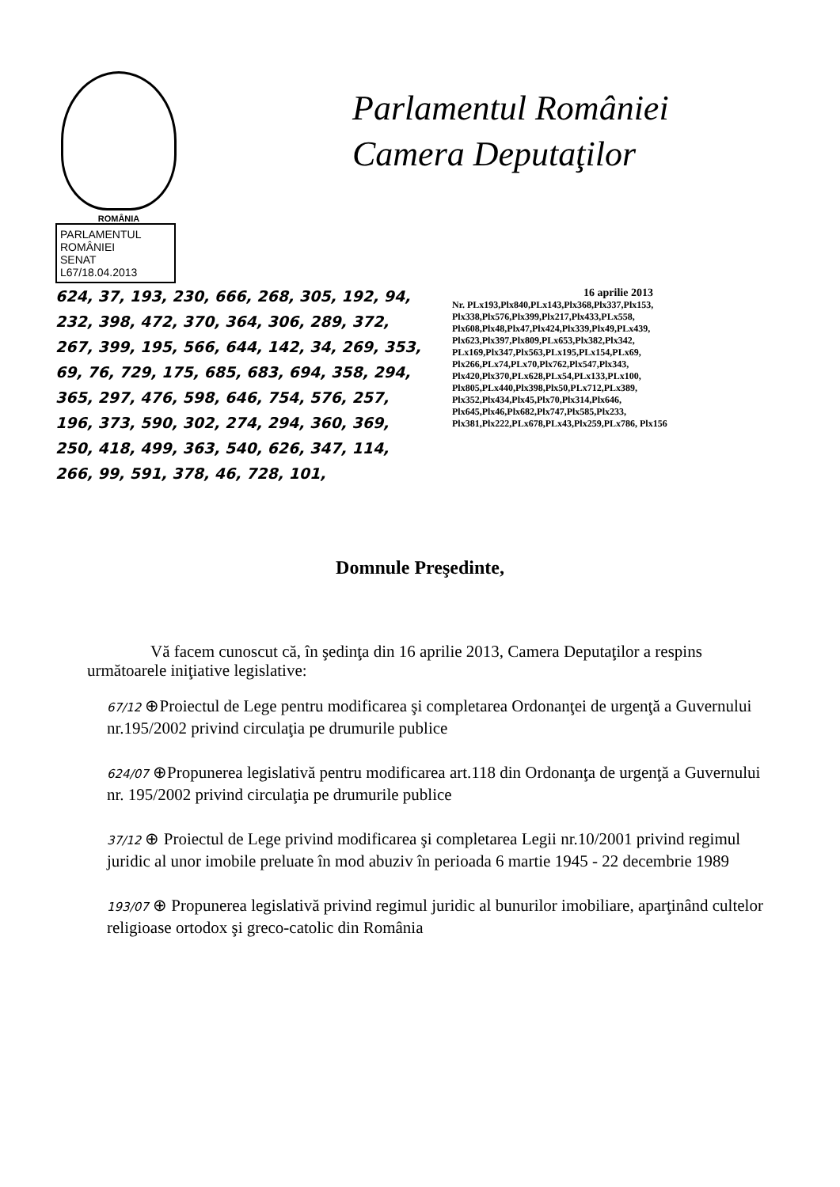ROMÂNIA
Parlamentul României
Camera Deputaţilor
PARLAMENTUL ROMÂNIEI
SENAT
L67/18.04.2013
624, 37, 193, 230, 666, 268, 305, 192, 94, 232, 398, 472, 370, 364, 306, 289, 372, 267, 399, 195, 566, 644, 142, 34, 269, 353, 69, 76, 729, 175, 685, 683, 694, 358, 294, 365, 297, 476, 598, 646, 754, 576, 257, 196, 373, 590, 302, 274, 294, 360, 369, 250, 418, 499, 363, 540, 626, 347, 114, 266, 99, 591, 378, 46, 728, 101,
16 aprilie 2013
Nr. PLx193,Plx840,PLx143,Plx368,Plx337,Plx153, Plx338,Plx576,Plx399,Plx217,Plx433,PLx558, Plx608,Plx48,Plx47,Plx424,Plx339,Plx49,PLx439, Plx623,Plx397,Plx809,PLx653,Plx382,Plx342, PLx169,Plx347,Plx563,PLx195,PLx154,PLx69, Plx266,PLx74,PLx70,Plx762,Plx547,Plx343, Plx420,Plx370,PLx628,PLx54,PLx133,PLx100, Plx805,PLx440,Plx398,Plx50,PLx712,PLx389, Plx352,Plx434,Plx45,Plx70,Plx314,Plx646, Plx645,Plx46,Plx682,Plx747,Plx585,Plx233, Plx381,Plx222,PLx678,PLx43,Plx259,PLx786, Plx156
Domnule Preşedinte,
Vă facem cunoscut că, în şedinţa din 16 aprilie 2013, Camera Deputaţilor a respins următoarele iniţiative legislative:
67/12 ⊕Proiectul de Lege pentru modificarea şi completarea Ordonanţei de urgenţă a Guvernului nr.195/2002 privind circulaţia pe drumurile publice
624/07 ⊕Propunerea legislativă pentru modificarea art.118 din Ordonanţa de urgenţă a Guvernului nr. 195/2002 privind circulaţia pe drumurile publice
37/12 ⊕ Proiectul de Lege privind modificarea şi completarea Legii nr.10/2001 privind regimul juridic al unor imobile preluate în mod abuziv în perioada 6 martie 1945 - 22 decembrie 1989
193/07 ⊕ Propunerea legislativă privind regimul juridic al bunurilor imobiliare, aparţinând cultelor religioase ortodox şi greco-catolic din România